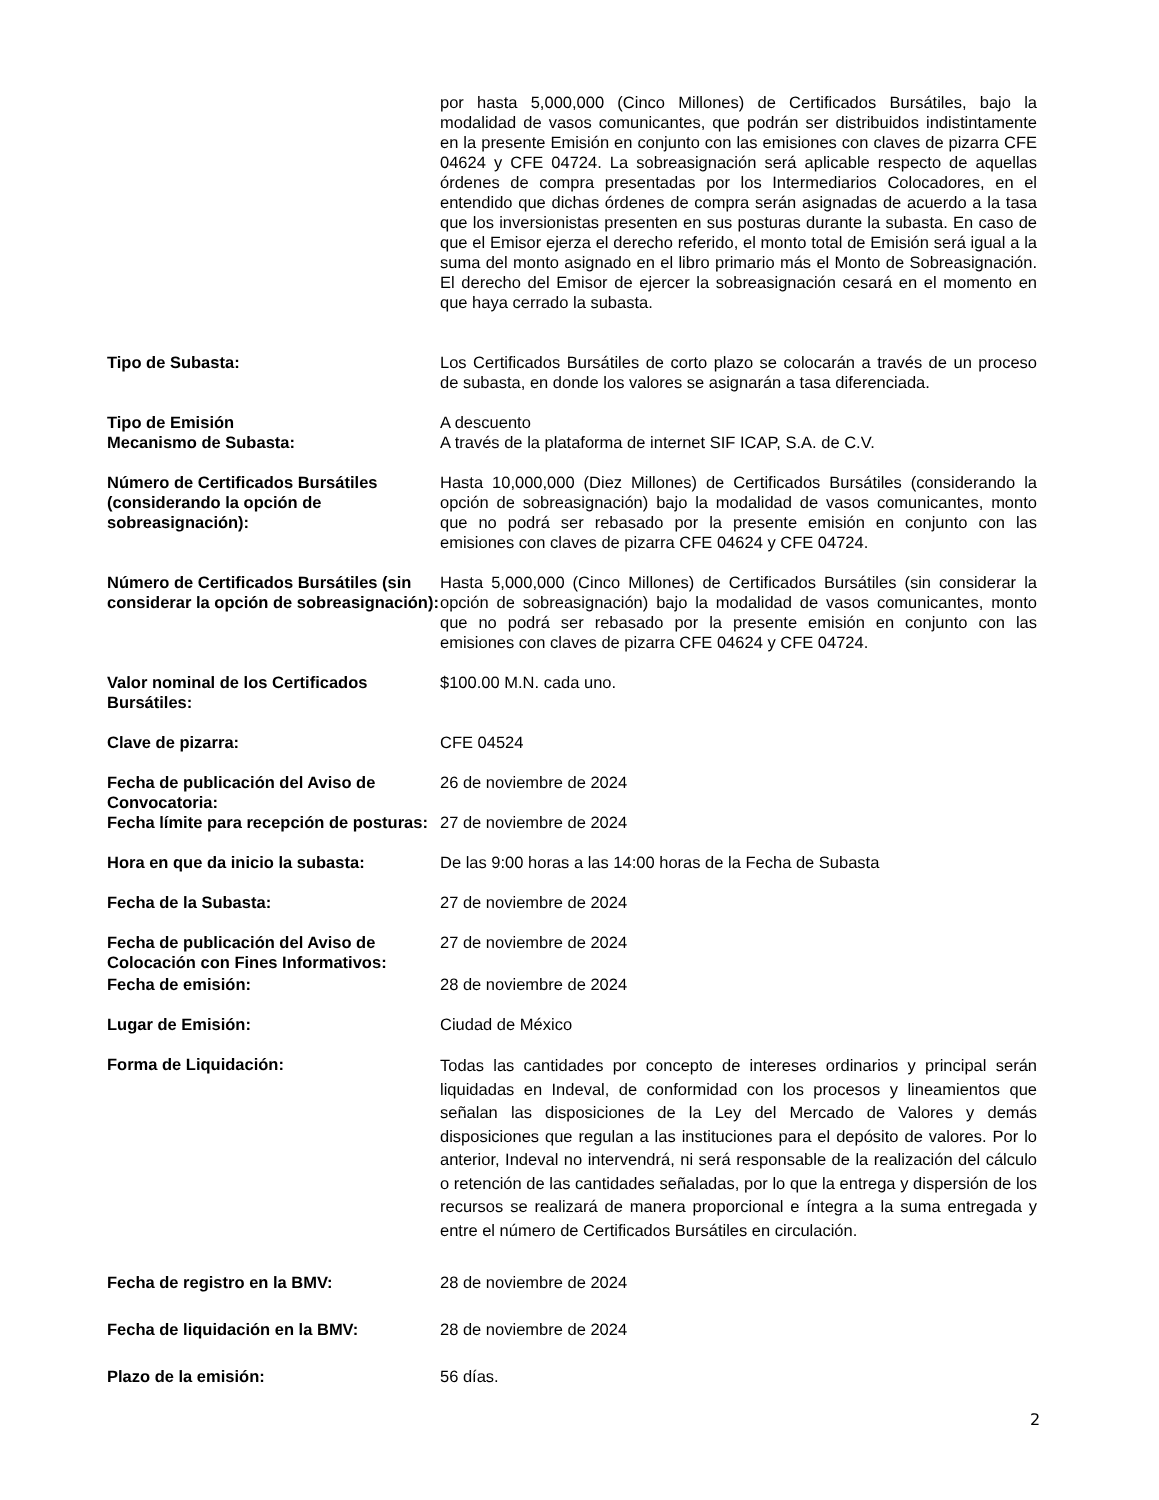por hasta 5,000,000 (Cinco Millones) de Certificados Bursátiles, bajo la modalidad de vasos comunicantes, que podrán ser distribuidos indistintamente en la presente Emisión en conjunto con las emisiones con claves de pizarra CFE 04624 y CFE 04724. La sobreasignación será aplicable respecto de aquellas órdenes de compra presentadas por los Intermediarios Colocadores, en el entendido que dichas órdenes de compra serán asignadas de acuerdo a la tasa que los inversionistas presenten en sus posturas durante la subasta. En caso de que el Emisor ejerza el derecho referido, el monto total de Emisión será igual a la suma del monto asignado en el libro primario más el Monto de Sobreasignación. El derecho del Emisor de ejercer la sobreasignación cesará en el momento en que haya cerrado la subasta.
Tipo de Subasta: Los Certificados Bursátiles de corto plazo se colocarán a través de un proceso de subasta, en donde los valores se asignarán a tasa diferenciada.
Tipo de Emisión A descuento
Mecanismo de Subasta: A través de la plataforma de internet SIF ICAP, S.A. de C.V.
Número de Certificados Bursátiles (considerando la opción de sobreasignación):
Hasta 10,000,000 (Diez Millones) de Certificados Bursátiles (considerando la opción de sobreasignación) bajo la modalidad de vasos comunicantes, monto que no podrá ser rebasado por la presente emisión en conjunto con las emisiones con claves de pizarra CFE 04624 y CFE 04724.
Número de Certificados Bursátiles (sin considerar la opción de sobreasignación):
Hasta 5,000,000 (Cinco Millones) de Certificados Bursátiles (sin considerar la opción de sobreasignación) bajo la modalidad de vasos comunicantes, monto que no podrá ser rebasado por la presente emisión en conjunto con las emisiones con claves de pizarra CFE 04624 y CFE 04724.
Valor nominal de los Certificados Bursátiles:
$100.00 M.N. cada uno.
Clave de pizarra: CFE 04524
Fecha de publicación del Aviso de Convocatoria:
26 de noviembre de 2024
Fecha límite para recepción de posturas:
27 de noviembre de 2024
Hora en que da inicio la subasta: De las 9:00 horas a las 14:00 horas de la Fecha de Subasta
Fecha de la Subasta: 27 de noviembre de 2024
Fecha de publicación del Aviso de Colocación con Fines Informativos:
27 de noviembre de 2024
Fecha de emisión: 28 de noviembre de 2024
Lugar de Emisión: Ciudad de México
Forma de Liquidación:
Todas las cantidades por concepto de intereses ordinarios y principal serán liquidadas en Indeval, de conformidad con los procesos y lineamientos que señalan las disposiciones de la Ley del Mercado de Valores y demás disposiciones que regulan a las instituciones para el depósito de valores. Por lo anterior, Indeval no intervendrá, ni será responsable de la realización del cálculo o retención de las cantidades señaladas, por lo que la entrega y dispersión de los recursos se realizará de manera proporcional e íntegra a la suma entregada y entre el número de Certificados Bursátiles en circulación.
Fecha de registro en la BMV: 28 de noviembre de 2024
Fecha de liquidación en la BMV: 28 de noviembre de 2024
Plazo de la emisión: 56 días.
2